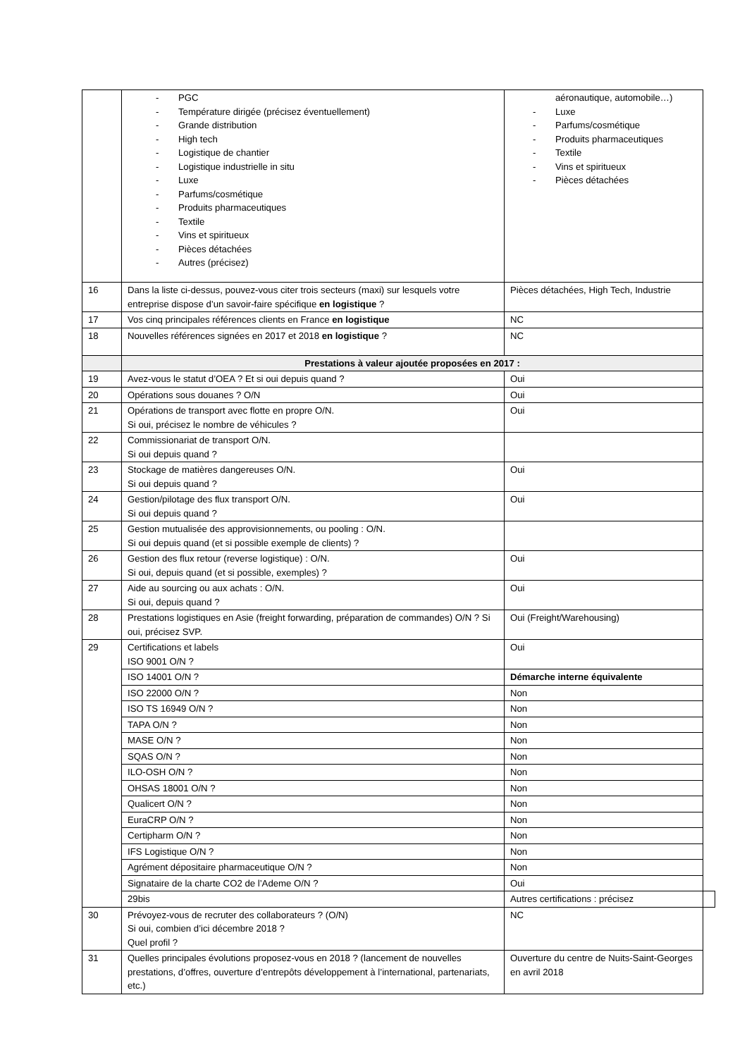| | - PGC - Température dirigée (précisez éventuellement) - Grande distribution - High tech - Logistique de chantier - Logistique industrielle in situ - Luxe - Parfums/cosmétique - Produits pharmaceutiques - Textile - Vins et spiritueux - Pièces détachées - Autres (précisez) | aéronautique, automobile…) - Luxe - Parfums/cosmétique - Produits pharmaceutiques - Textile - Vins et spiritueux - Pièces détachées | |
| 16 | Dans la liste ci-dessus, pouvez-vous citer trois secteurs (maxi) sur lesquels votre entreprise dispose d’un savoir-faire spécifique en logistique ? | Pièces détachées, High Tech, Industrie | |
| 17 | Vos cinq principales références clients en France en logistique | NC | |
| 18 | Nouvelles références signées en 2017 et 2018 en logistique ? | NC | |
| | Prestations à valeur ajoutée proposées en 2017 : | | |
| 19 | Avez-vous le statut d’OEA ? Et si oui depuis quand ? | Oui | |
| 20 | Opérations sous douanes ? O/N | Oui | |
| 21 | Opérations de transport avec flotte en propre O/N. Si oui, précisez le nombre de véhicules ? | Oui | |
| 22 | Commissionariat de transport O/N. Si oui depuis quand ? | | |
| 23 | Stockage de matières dangereuses O/N. Si oui depuis quand ? | Oui | |
| 24 | Gestion/pilotage des flux transport O/N. Si oui depuis quand ? | Oui | |
| 25 | Gestion mutualisée des approvisionnements, ou pooling : O/N. Si oui depuis quand (et si possible exemple de clients) ? | | |
| 26 | Gestion des flux retour (reverse logistique) : O/N. Si oui, depuis quand (et si possible, exemples) ? | Oui | |
| 27 | Aide au sourcing ou aux achats : O/N. Si oui, depuis quand ? | Oui | |
| 28 | Prestations logistiques en Asie (freight forwarding, préparation de commandes) O/N ? Si oui, précisez SVP. | Oui (Freight/Warehousing) | |
| 29 | Certifications et labels ISO 9001 O/N ? | Oui | |
| | ISO 14001 O/N ? | Démarche interne équivalente | |
| | ISO 22000 O/N ? | Non | |
| | ISO TS 16949 O/N ? | Non | |
| | TAPA O/N ? | Non | |
| | MASE O/N ? | Non | |
| | SQAS O/N ? | Non | |
| | ILO-OSH O/N ? | Non | |
| | OHSAS 18001 O/N ? | Non | |
| | Qualicert O/N ? | Non | |
| | EuraCRP O/N ? | Non | |
| | Certipharm O/N ? | Non | |
| | IFS Logistique O/N ? | Non | |
| | Agrément dépositaire pharmaceutique O/N ? | Non | |
| | Signataire de la charte CO2 de l’Ademe O/N ? | Oui | |
| | 29bis | Autres certifications : précisez | |
| 30 | Prévoyez-vous de recruter des collaborateurs ? (O/N) Si oui, combien d’ici décembre 2018 ? Quel profil ? | NC | |
| 31 | Quelles principales évolutions proposez-vous en 2018 ? (lancement de nouvelles prestations, d’offres, ouverture d’entrepôts développement à l’international, partenariats, etc.) | Ouverture du centre de Nuits-Saint-Georges en avril 2018 | |